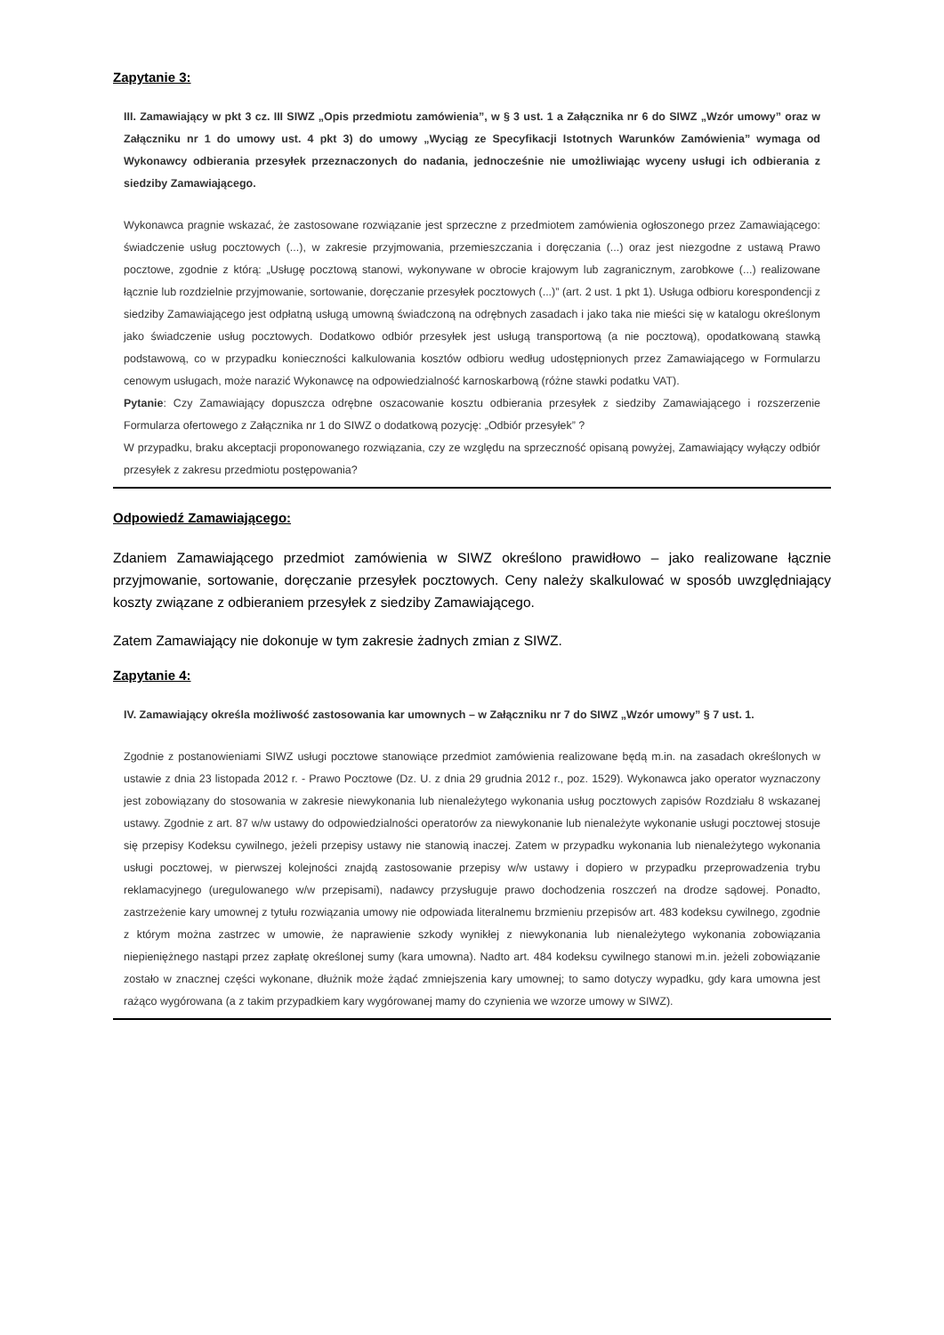Zapytanie 3:
III. Zamawiający w pkt 3 cz. III SIWZ „Opis przedmiotu zamówienia”, w § 3 ust. 1 a Załącznika nr 6 do SIWZ „Wzór umowy” oraz w Załączniku nr 1 do umowy ust. 4 pkt 3) do umowy „Wyciąg ze Specyfikacji Istotnych Warunków Zamówienia” wymaga od Wykonawcy odbierania przesyłek przeznaczonych do nadania, jednocześnie nie umożliwiając wyceny usługi ich odbierania z siedziby Zamawiającego.
Wykonawca pragnie wskazać, że zastosowane rozwiązanie jest sprzeczne z przedmiotem zamówienia ogłoszonego przez Zamawiającego: świadczenie usług pocztowych (...), w zakresie przyjmowania, przemieszczania i doręczania (...) oraz jest niezgodne z ustawą Prawo pocztowe, zgodnie z którą: „Usługę pocztową stanowi, wykonywane w obrocie krajowym lub zagranicznym, zarobkowe (...) realizowane łącznie lub rozdzielnie przyjmowanie, sortowanie, doręczanie przesyłek pocztowych (...)” (art. 2 ust. 1 pkt 1). Usługa odbioru korespondencji z siedziby Zamawiającego jest odpłatną usługą umowną świadczoną na odrębnych zasadach i jako taka nie mieści się w katalogu określonym jako świadczenie usług pocztowych. Dodatkowo odbiór przesyłek jest usługą transportową (a nie pocztową), opodatkowaną stawką podstawową, co w przypadku konieczności kalkulowania kosztów odbioru według udostępnionych przez Zamawiającego w Formularzu cenowym usługach, może narazić Wykonawcę na odpowiedzialność karnoskarbową (różne stawki podatku VAT).
Pytanie: Czy Zamawiający dopuszcza odrębne oszacowanie kosztu odbierania przesyłek z siedziby Zamawiającego i rozszerzenie Formularza ofertowego z Załącznika nr 1 do SIWZ o dodatkową pozycję: „Odbiór przesyłek” ?
W przypadku, braku akceptacji proponowanego rozwiązania, czy ze względu na sprzeczność opisaną powyżej, Zamawiający wyłączy odbiór przesyłek z zakresu przedmiotu postępowania?
Odpowiedź Zamawiającego:
Zdaniem Zamawiającego przedmiot zamówienia w SIWZ określono prawidłowo – jako realizowane łącznie przyjmowanie, sortowanie, doręczanie przesyłek pocztowych. Ceny należy skalkulować w sposób uwzględniający koszty związane z odbieraniem przesyłek z siedziby Zamawiającego.
Zatem Zamawiający nie dokonuje w tym zakresie żadnych zmian z SIWZ.
Zapytanie 4:
IV. Zamawiający określa możliwość zastosowania kar umownych – w Załączniku nr 7 do SIWZ „Wzór umowy” § 7 ust. 1.
Zgodnie z postanowieniami SIWZ usługi pocztowe stanowiące przedmiot zamówienia realizowane będą m.in. na zasadach określonych w ustawie z dnia 23 listopada 2012 r. - Prawo Pocztowe (Dz. U. z dnia 29 grudnia 2012 r., poz. 1529). Wykonawca jako operator wyznaczony jest zobowiązany do stosowania w zakresie niewykonania lub nienależytego wykonania usług pocztowych zapisów Rozdziału 8 wskazanej ustawy. Zgodnie z art. 87 w/w ustawy do odpowiedzialności operatorów za niewykonanie lub nienależyte wykonanie usługi pocztowej stosuje się przepisy Kodeksu cywilnego, jeżeli przepisy ustawy nie stanowią inaczej. Zatem w przypadku wykonania lub nienależytego wykonania usługi pocztowej, w pierwszej kolejności znajdą zastosowanie przepisy w/w ustawy i dopiero w przypadku przeprowadzenia trybu reklamacyjnego (uregulowanego w/w przepisami), nadawcy przysługuje prawo dochodzenia roszczeń na drodze sądowej. Ponadto, zastrzeżenie kary umownej z tytułu rozwiązania umowy nie odpowiada literalnemu brzmieniu przepisów art. 483 kodeksu cywilnego, zgodnie z którym można zastrzec w umowie, że naprawienie szkody wynikłej z niewykonania lub nienależytego wykonania zobowiązania niepieniężnego nastąpi przez zapłatę określonej sumy (kara umowna). Nadto art. 484 kodeksu cywilnego stanowi m.in. jeżeli zobowiązanie zostało w znacznej części wykonane, dłużnik może żądać zmniejszenia kary umownej; to samo dotyczy wypadku, gdy kara umowna jest rażąco wygórowana (a z takim przypadkiem kary wygórowanej mamy do czynienia we wzorze umowy w SIWZ).